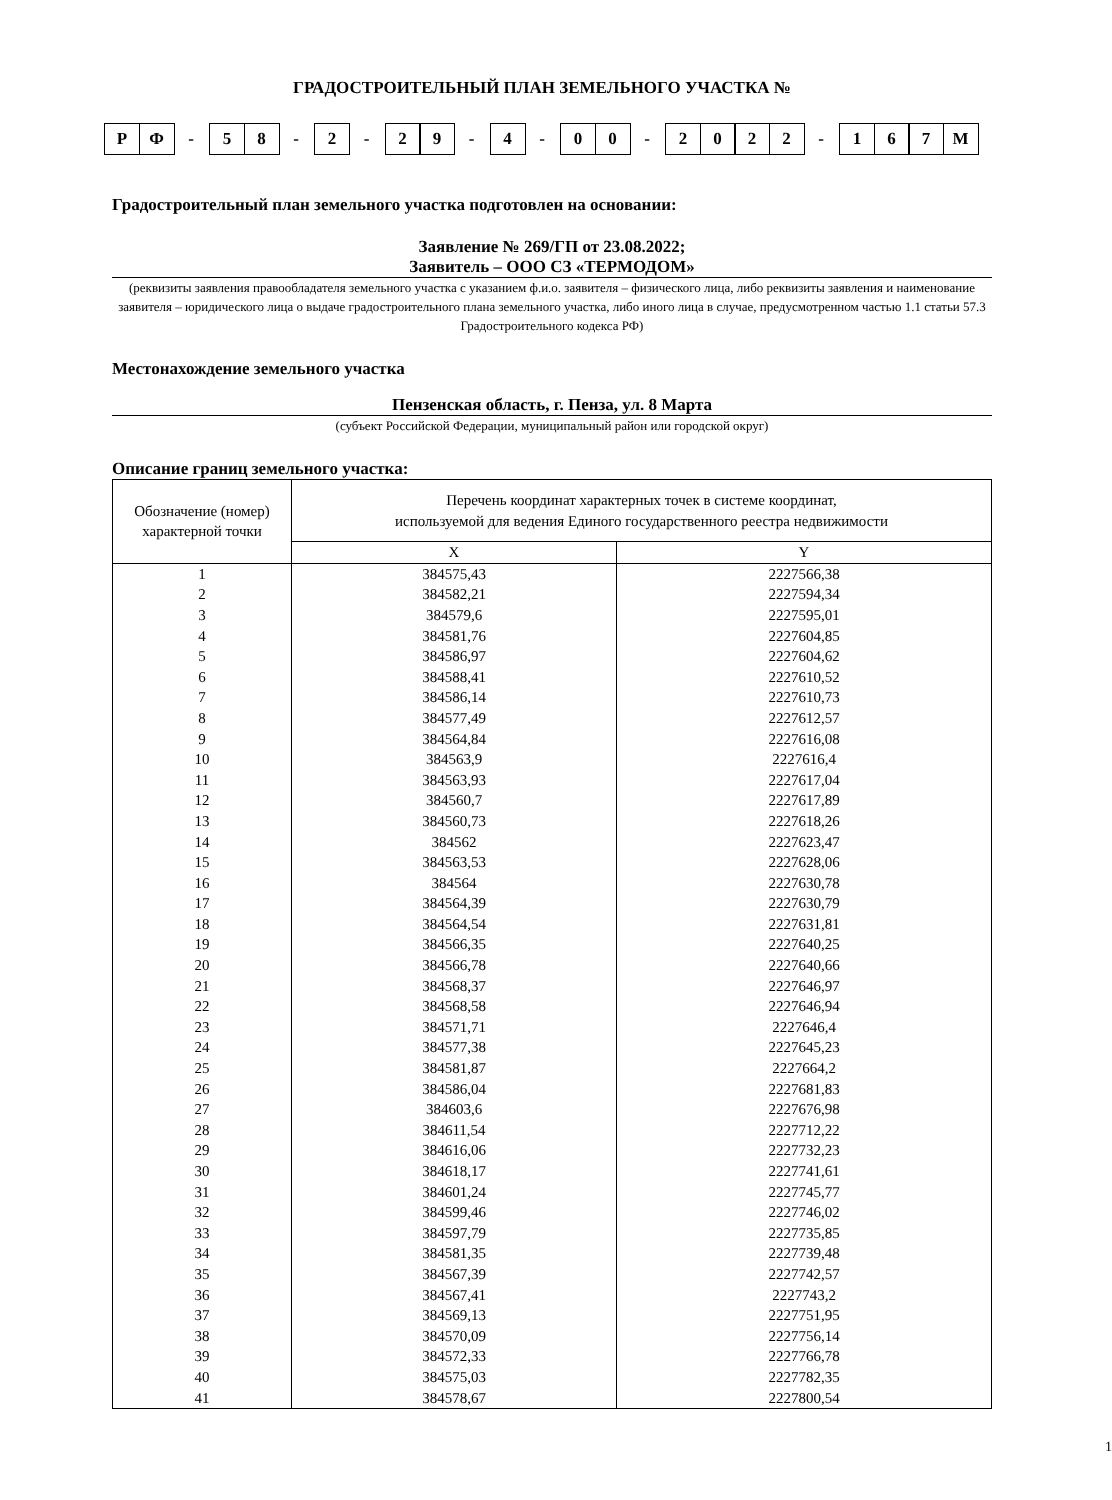ГРАДОСТРОИТЕЛЬНЫЙ ПЛАН ЗЕМЕЛЬНОГО УЧАСТКА №
Р Ф - 5 8 - 2 - 2 9 - 4 - 0 0 - 2022 - 167 М
Градостроительный план земельного участка подготовлен на основании:
Заявление № 269/ГП от 23.08.2022;
Заявитель – ООО СЗ «ТЕРМОДОМ»
(реквизиты заявления правообладателя земельного участка с указанием ф.и.о. заявителя – физического лица, либо реквизиты заявления и наименование заявителя – юридического лица о выдаче градостроительного плана земельного участка, либо иного лица в случае, предусмотренном частью 1.1 статьи 57.3 Градостроительного кодекса РФ)
Местонахождение земельного участка
Пензенская область, г. Пенза, ул. 8 Марта
(субъект Российской Федерации, муниципальный район или городской округ)
Описание границ земельного участка:
| Обозначение (номер) характерной точки | Перечень координат характерных точек в системе координат, используемой для ведения Единого государственного реестра недвижимости | |
| --- | --- | --- |
| | X | Y |
| 1 | 384575,43 | 2227566,38 |
| 2 | 384582,21 | 2227594,34 |
| 3 | 384579,6 | 2227595,01 |
| 4 | 384581,76 | 2227604,85 |
| 5 | 384586,97 | 2227604,62 |
| 6 | 384588,41 | 2227610,52 |
| 7 | 384586,14 | 2227610,73 |
| 8 | 384577,49 | 2227612,57 |
| 9 | 384564,84 | 2227616,08 |
| 10 | 384563,9 | 2227616,4 |
| 11 | 384563,93 | 2227617,04 |
| 12 | 384560,7 | 2227617,89 |
| 13 | 384560,73 | 2227618,26 |
| 14 | 384562 | 2227623,47 |
| 15 | 384563,53 | 2227628,06 |
| 16 | 384564 | 2227630,78 |
| 17 | 384564,39 | 2227630,79 |
| 18 | 384564,54 | 2227631,81 |
| 19 | 384566,35 | 2227640,25 |
| 20 | 384566,78 | 2227640,66 |
| 21 | 384568,37 | 2227646,97 |
| 22 | 384568,58 | 2227646,94 |
| 23 | 384571,71 | 2227646,4 |
| 24 | 384577,38 | 2227645,23 |
| 25 | 384581,87 | 2227664,2 |
| 26 | 384586,04 | 2227681,83 |
| 27 | 384603,6 | 2227676,98 |
| 28 | 384611,54 | 2227712,22 |
| 29 | 384616,06 | 2227732,23 |
| 30 | 384618,17 | 2227741,61 |
| 31 | 384601,24 | 2227745,77 |
| 32 | 384599,46 | 2227746,02 |
| 33 | 384597,79 | 2227735,85 |
| 34 | 384581,35 | 2227739,48 |
| 35 | 384567,39 | 2227742,57 |
| 36 | 384567,41 | 2227743,2 |
| 37 | 384569,13 | 2227751,95 |
| 38 | 384570,09 | 2227756,14 |
| 39 | 384572,33 | 2227766,78 |
| 40 | 384575,03 | 2227782,35 |
| 41 | 384578,67 | 2227800,54 |
1